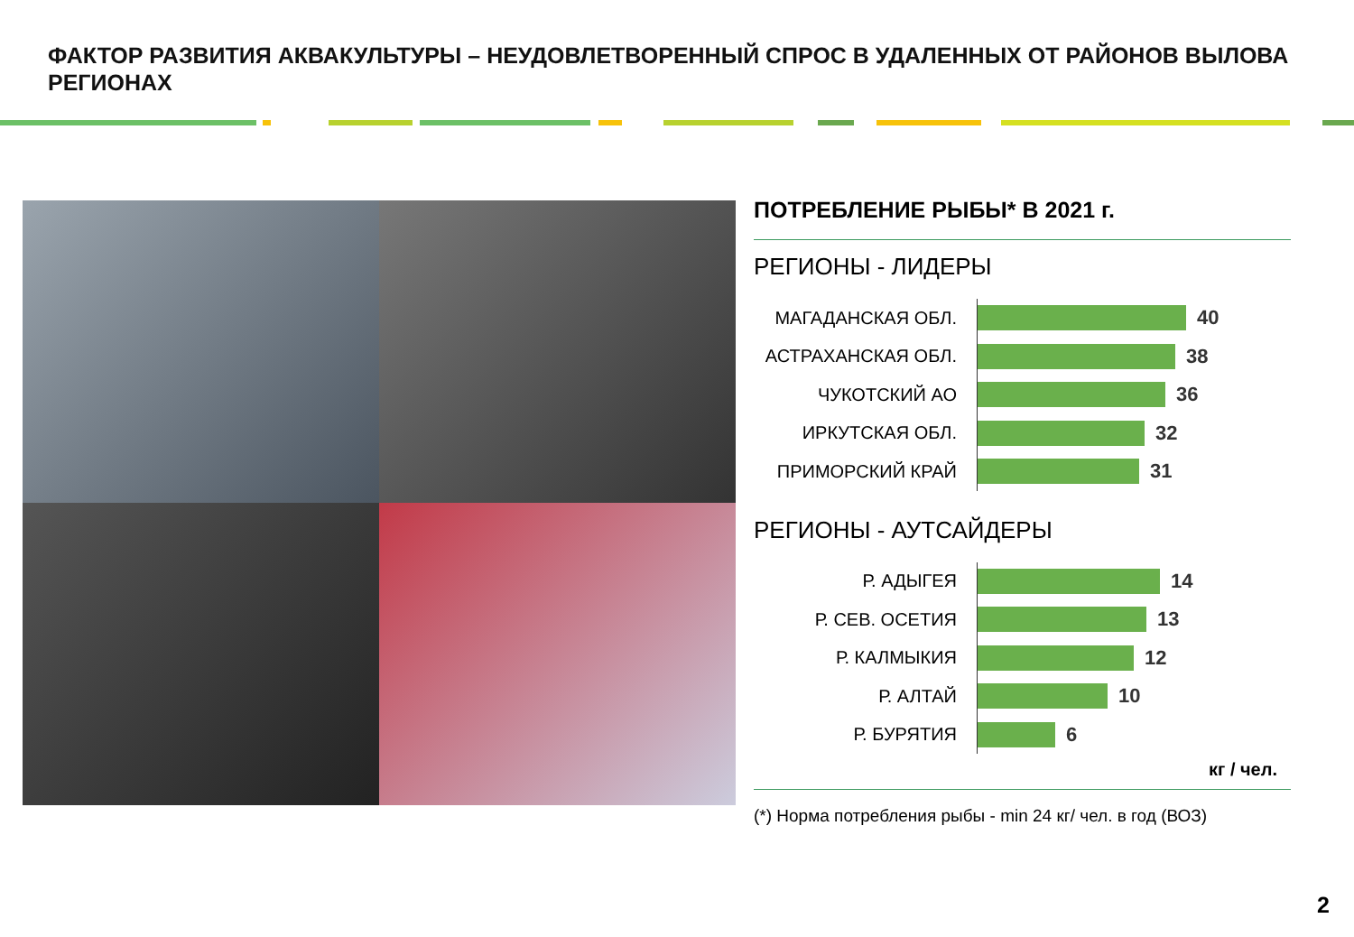ФАКТОР РАЗВИТИЯ АКВАКУЛЬТУРЫ – НЕУДОВЛЕТВОРЕННЫЙ СПРОС В УДАЛЕННЫХ ОТ РАЙОНОВ ВЫЛОВА РЕГИОНАХ
ПОТРЕБЛЕНИЕ РЫБЫ* В 2021 г.
РЕГИОНЫ - ЛИДЕРЫ
МАГАДАНСКАЯ ОБЛ.
40
АСТРАХАНСКАЯ ОБЛ.
38
ЧУКОТСКИЙ АО
36
ИРКУТСКАЯ ОБЛ.
32
ПРИМОРСКИЙ КРАЙ
31
РЕГИОНЫ - АУТСАЙДЕРЫ
Р. АДЫГЕЯ
14
Р. СЕВ. ОСЕТИЯ
13
Р. КАЛМЫКИЯ
12
Р. АЛТАЙ
10
Р. БУРЯТИЯ
6
кг / чел.
(*) Норма потребления рыбы - min 24 кг/ чел. в год (ВОЗ)
2